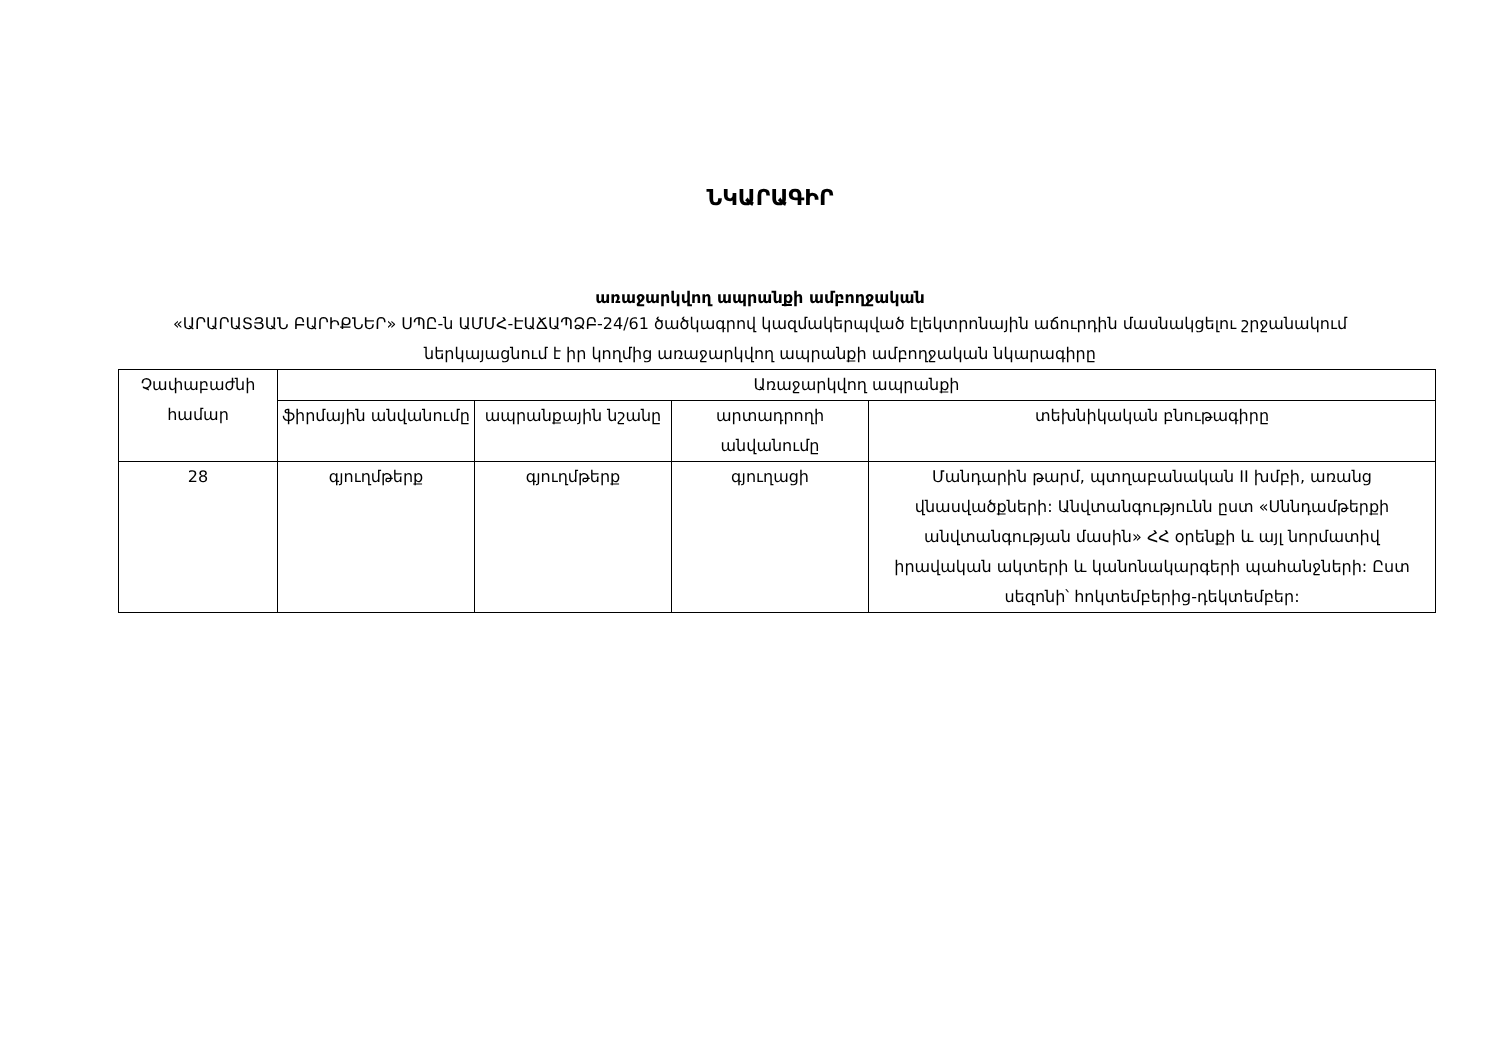ՆԿԱՐԱԳԻՐ
առաջարկվող ապրանքի ամբողջական
«ԱՐԱՐԱՏՅԱՆ ԲԱՐԻՔՆԵՐ» ՍՊԸ-ն ԱՄՄՀ-ԷԱՃԱՊՁԲ-24/61 ծածկագրով կազմակերպված էլեկտրոնային աճուրդին մասնակցելու շրջանակում ներկայացնում է իր կողմից առաջարկվող ապրանքի ամբողջական նկարագիրը
| Չափաբաժնի համար | Առաջարկվող ապրանքի | | | |
| --- | --- | --- | --- | --- |
| | ֆիրմային անվանումը | ապրանքային նշանը | արտադրողի անվանումը | տեխնիկական բնութագիրը |
| 28 | գյուղմթերք | գյուղմթերք | գյուղացի | Մանդարին թարմ, պտղաբանական II խմբի, առանց վնասվածքների: Անվտանգությունն ըստ «Սննդամթերքի անվտանգության մասին» ՀՀ օրենքի և այլ նորմատիվ իրավական ակտերի և կանոնակարգերի պահանջների: Ըստ սեզոնի՝ հոկտեմբերից-դեկտեմբեր: |